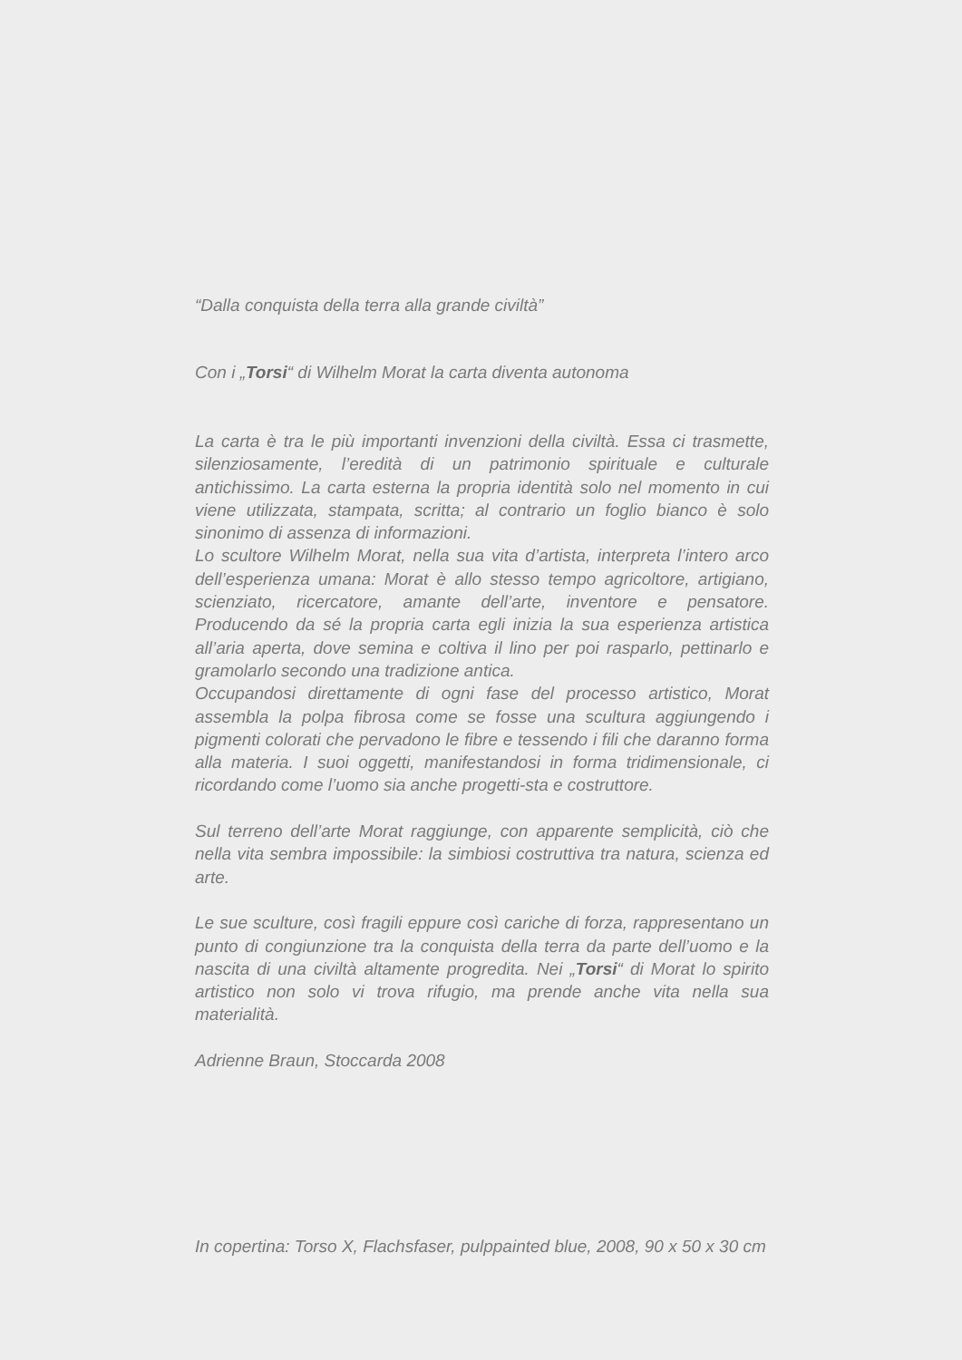“Dalla conquista della terra alla grande civiltà”
Con i „Torsi“ di Wilhelm Morat la carta diventa autonoma
La carta è tra le più importanti invenzioni della civiltà. Essa ci trasmette, silenziosamente, l’eredità di un patrimonio spirituale e culturale antichissimo. La carta esterna la propria identità solo nel momento in cui viene utilizzata, stampata, scritta; al contrario un foglio bianco è solo sinonimo di assenza di informazioni.
Lo scultore Wilhelm Morat, nella sua vita d’artista, interpreta l’intero arco dell’esperienza umana: Morat è allo stesso tempo agricoltore, artigiano, scienziato, ricercatore, amante dell’arte, inventore e pensatore. Producendo da sé la propria carta egli inizia la sua esperienza artistica all’aria aperta, dove semina e coltiva il lino per poi rasparlo, pettinarlo e gramolarlo secondo una tradizione antica.
Occupandosi direttamente di ogni fase del processo artistico, Morat assembla la polpa fibrosa come se fosse una scultura aggiungendo i pigmenti colorati che pervadono le fibre e tessendo i fili che daranno forma alla materia. I suoi oggetti, manifestandosi in forma tridimensionale, ci ricordando come l’uomo sia anche progetti-sta e costruttore.
Sul terreno dell’arte Morat raggiunge, con apparente semplicità, ciò che nella vita sembra impossibile: la simbiosi costruttiva tra natura, scienza ed arte.
Le sue sculture, così fragili eppure così cariche di forza, rappresentano un punto di congiunzione tra la conquista della terra da parte dell’uomo e la nascita di una civiltà altamente progredita. Nei „Torsi“ di Morat lo spirito artistico non solo vi trova rifugio, ma prende anche vita nella sua materialità.
Adrienne Braun, Stoccarda 2008
In copertina: Torso X, Flachsfaser, pulppainted blue, 2008, 90 x 50 x 30 cm